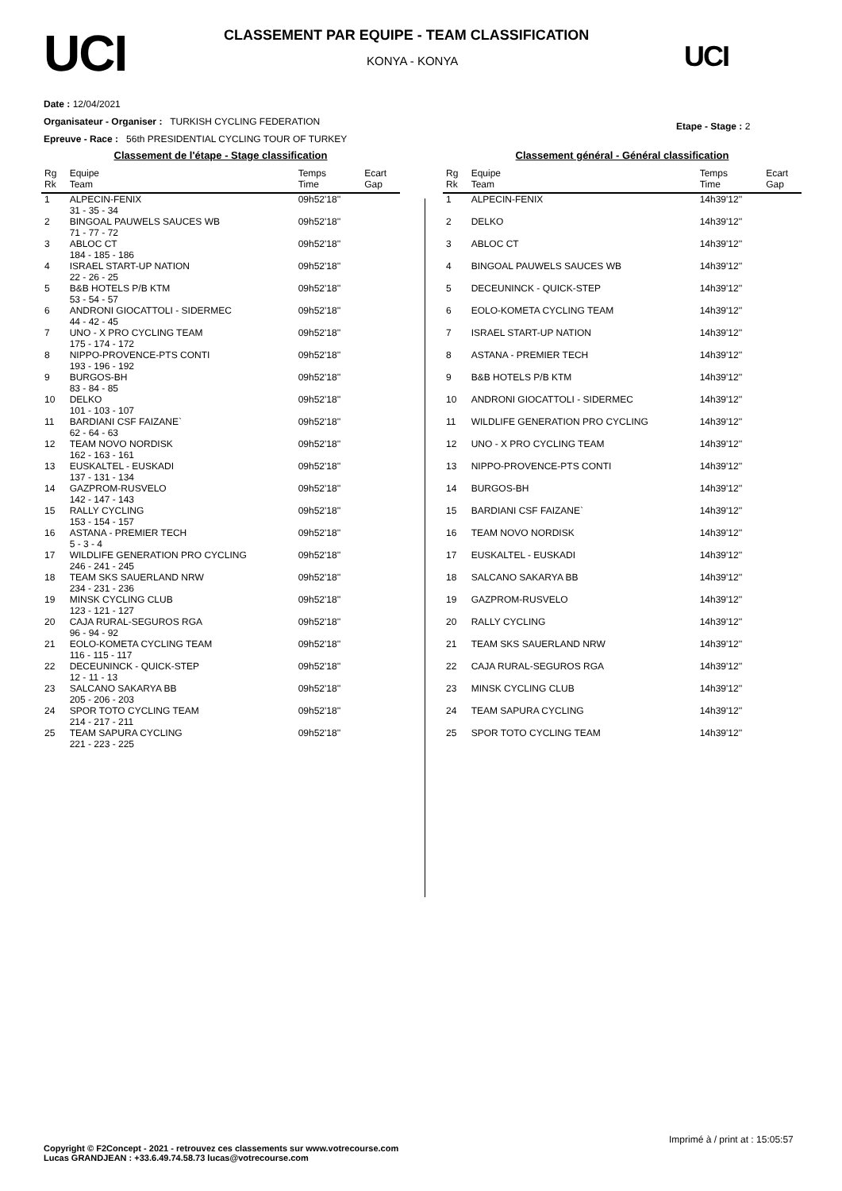UCI
CLASSEMENT PAR EQUIPE - TEAM CLASSIFICATION
KONYA - KONYA UCI
Date : 12/04/2021
Organisateur - Organiser : TURKISH CYCLING FEDERATION
Epreuve - Race : 56th PRESIDENTIAL CYCLING TOUR OF TURKEY
Etape - Stage : 2
Classement de l'étape - Stage classification
| Rg Rk | Equipe Team | Temps Time | Ecart Gap |
| --- | --- | --- | --- |
| 1 | ALPECIN-FENIX 31 - 35 - 34 | 09h52'18'' | |
| 2 | BINGOAL PAUWELS SAUCES WB 71 - 77 - 72 | 09h52'18'' | |
| 3 | ABLOC CT 184 - 185 - 186 | 09h52'18'' | |
| 4 | ISRAEL START-UP NATION 22 - 26 - 25 | 09h52'18'' | |
| 5 | B&B HOTELS P/B KTM 53 - 54 - 57 | 09h52'18'' | |
| 6 | ANDRONI GIOCATTOLI - SIDERMEC 44 - 42 - 45 | 09h52'18'' | |
| 7 | UNO - X PRO CYCLING TEAM 175 - 174 - 172 | 09h52'18'' | |
| 8 | NIPPO-PROVENCE-PTS CONTI 193 - 196 - 192 | 09h52'18'' | |
| 9 | BURGOS-BH 83 - 84 - 85 | 09h52'18'' | |
| 10 | DELKO 101 - 103 - 107 | 09h52'18'' | |
| 11 | BARDIANI CSF FAIZANE` 62 - 64 - 63 | 09h52'18'' | |
| 12 | TEAM NOVO NORDISK 162 - 163 - 161 | 09h52'18'' | |
| 13 | EUSKALTEL - EUSKADI 137 - 131 - 134 | 09h52'18'' | |
| 14 | GAZPROM-RUSVELO 142 - 147 - 143 | 09h52'18'' | |
| 15 | RALLY CYCLING 153 - 154 - 157 | 09h52'18'' | |
| 16 | ASTANA - PREMIER TECH 5 - 3 - 4 | 09h52'18'' | |
| 17 | WILDLIFE GENERATION PRO CYCLING 246 - 241 - 245 | 09h52'18'' | |
| 18 | TEAM SKS SAUERLAND NRW 234 - 231 - 236 | 09h52'18'' | |
| 19 | MINSK CYCLING CLUB 123 - 121 - 127 | 09h52'18'' | |
| 20 | CAJA RURAL-SEGUROS RGA 96 - 94 - 92 | 09h52'18'' | |
| 21 | EOLO-KOMETA CYCLING TEAM 116 - 115 - 117 | 09h52'18'' | |
| 22 | DECEUNINCK - QUICK-STEP 12 - 11 - 13 | 09h52'18'' | |
| 23 | SALCANO SAKARYA BB 205 - 206 - 203 | 09h52'18'' | |
| 24 | SPOR TOTO CYCLING TEAM 214 - 217 - 211 | 09h52'18'' | |
| 25 | TEAM SAPURA CYCLING 221 - 223 - 225 | 09h52'18'' | |
Classement général - Général classification
| Rg Rk | Equipe Team | Temps Time | Ecart Gap |
| --- | --- | --- | --- |
| 1 | ALPECIN-FENIX | 14h39'12'' | |
| 2 | DELKO | 14h39'12'' | |
| 3 | ABLOC CT | 14h39'12'' | |
| 4 | BINGOAL PAUWELS SAUCES WB | 14h39'12'' | |
| 5 | DECEUNINCK - QUICK-STEP | 14h39'12'' | |
| 6 | EOLO-KOMETA CYCLING TEAM | 14h39'12'' | |
| 7 | ISRAEL START-UP NATION | 14h39'12'' | |
| 8 | ASTANA - PREMIER TECH | 14h39'12'' | |
| 9 | B&B HOTELS P/B KTM | 14h39'12'' | |
| 10 | ANDRONI GIOCATTOLI - SIDERMEC | 14h39'12'' | |
| 11 | WILDLIFE GENERATION PRO CYCLING | 14h39'12'' | |
| 12 | UNO - X PRO CYCLING TEAM | 14h39'12'' | |
| 13 | NIPPO-PROVENCE-PTS CONTI | 14h39'12'' | |
| 14 | BURGOS-BH | 14h39'12'' | |
| 15 | BARDIANI CSF FAIZANE` | 14h39'12'' | |
| 16 | TEAM NOVO NORDISK | 14h39'12'' | |
| 17 | EUSKALTEL - EUSKADI | 14h39'12'' | |
| 18 | SALCANO SAKARYA BB | 14h39'12'' | |
| 19 | GAZPROM-RUSVELO | 14h39'12'' | |
| 20 | RALLY CYCLING | 14h39'12'' | |
| 21 | TEAM SKS SAUERLAND NRW | 14h39'12'' | |
| 22 | CAJA RURAL-SEGUROS RGA | 14h39'12'' | |
| 23 | MINSK CYCLING CLUB | 14h39'12'' | |
| 24 | TEAM SAPURA CYCLING | 14h39'12'' | |
| 25 | SPOR TOTO CYCLING TEAM | 14h39'12'' | |
Imprimé à / print at : 15:05:57
Copyright © F2Concept - 2021 - retrouvez ces classements sur www.votrecourse.com
Lucas GRANDJEAN : +33.6.49.74.58.73 lucas@votrecourse.com